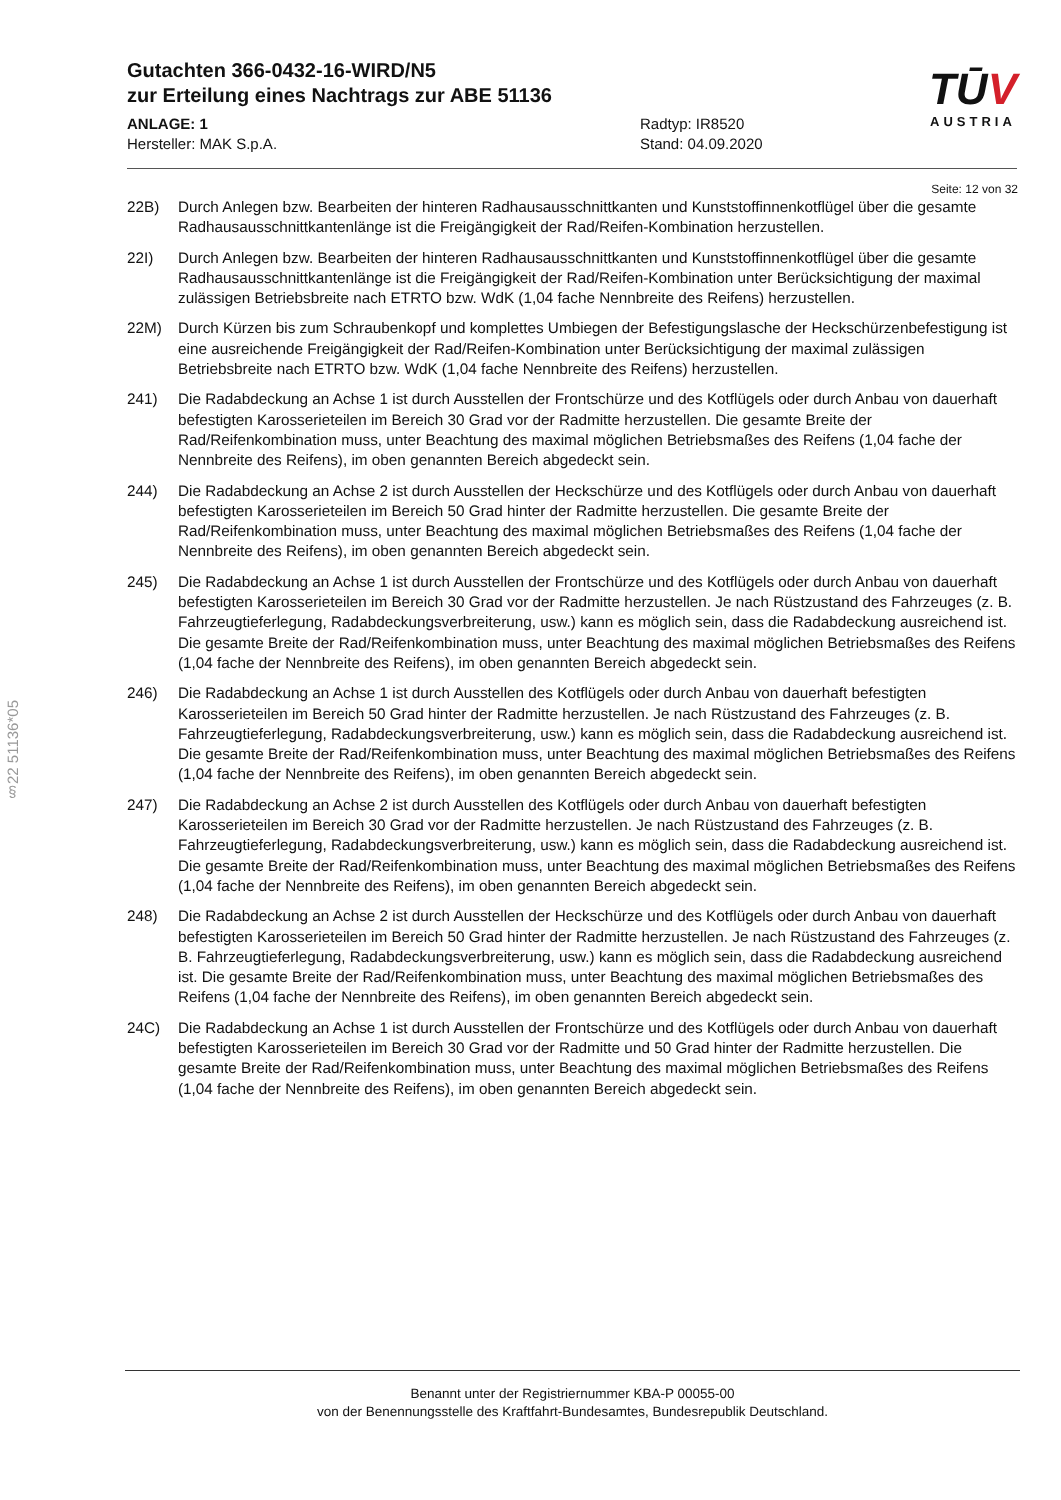Gutachten 366-0432-16-WIRD/N5
zur Erteilung eines Nachtrags zur ABE 51136
ANLAGE: 1 Radtyp: IR8520
Hersteller: MAK S.p.A. Stand: 04.09.2020
TŪV
AUSTRIA
Seite: 12 von 32
§22 51136*05
22B) Durch Anlegen bzw. Bearbeiten der hinteren Radhausausschnittkanten und Kunststoffinnenkotflügel über die gesamte Radhausausschnittkantenlänge ist die Freigängigkeit der Rad/Reifen-Kombination herzustellen.
22I) Durch Anlegen bzw. Bearbeiten der hinteren Radhausausschnittkanten und Kunststoffinnenkotflügel über die gesamte Radhausausschnittkantenlänge ist die Freigängigkeit der Rad/Reifen-Kombination unter Berücksichtigung der maximal zulässigen Betriebsbreite nach ETRTO bzw. WdK (1,04 fache Nennbreite des Reifens) herzustellen.
22M) Durch Kürzen bis zum Schraubenkopf und komplettes Umbiegen der Befestigungslasche der Heckschürzenbefestigung ist eine ausreichende Freigängigkeit der Rad/Reifen-Kombination unter Berücksichtigung der maximal zulässigen Betriebsbreite nach ETRTO bzw. WdK (1,04 fache Nennbreite des Reifens) herzustellen.
241) Die Radabdeckung an Achse 1 ist durch Ausstellen der Frontschürze und des Kotflügels oder durch Anbau von dauerhaft befestigten Karosserieteilen im Bereich 30 Grad vor der Radmitte herzustellen. Die gesamte Breite der Rad/Reifenkombination muss, unter Beachtung des maximal möglichen Betriebsmaßes des Reifens (1,04 fache der Nennbreite des Reifens), im oben genannten Bereich abgedeckt sein.
244) Die Radabdeckung an Achse 2 ist durch Ausstellen der Heckschürze und des Kotflügels oder durch Anbau von dauerhaft befestigten Karosserieteilen im Bereich 50 Grad hinter der Radmitte herzustellen. Die gesamte Breite der Rad/Reifenkombination muss, unter Beachtung des maximal möglichen Betriebsmaßes des Reifens (1,04 fache der Nennbreite des Reifens), im oben genannten Bereich abgedeckt sein.
245) Die Radabdeckung an Achse 1 ist durch Ausstellen der Frontschürze und des Kotflügels oder durch Anbau von dauerhaft befestigten Karosserieteilen im Bereich 30 Grad vor der Radmitte herzustellen. Je nach Rüstzustand des Fahrzeuges (z. B. Fahrzeugtieferlegung, Radabdeckungsverbreiterung, usw.) kann es möglich sein, dass die Radabdeckung ausreichend ist. Die gesamte Breite der Rad/Reifenkombination muss, unter Beachtung des maximal möglichen Betriebsmaßes des Reifens (1,04 fache der Nennbreite des Reifens), im oben genannten Bereich abgedeckt sein.
246) Die Radabdeckung an Achse 1 ist durch Ausstellen des Kotflügels oder durch Anbau von dauerhaft befestigten Karosserieteilen im Bereich 50 Grad hinter der Radmitte herzustellen. Je nach Rüstzustand des Fahrzeuges (z. B. Fahrzeugtieferlegung, Radabdeckungsverbreiterung, usw.) kann es möglich sein, dass die Radabdeckung ausreichend ist. Die gesamte Breite der Rad/Reifenkombination muss, unter Beachtung des maximal möglichen Betriebsmaßes des Reifens (1,04 fache der Nennbreite des Reifens), im oben genannten Bereich abgedeckt sein.
247) Die Radabdeckung an Achse 2 ist durch Ausstellen des Kotflügels oder durch Anbau von dauerhaft befestigten Karosserieteilen im Bereich 30 Grad vor der Radmitte herzustellen. Je nach Rüstzustand des Fahrzeuges (z. B. Fahrzeugtieferlegung, Radabdeckungsverbreiterung, usw.) kann es möglich sein, dass die Radabdeckung ausreichend ist. Die gesamte Breite der Rad/Reifenkombination muss, unter Beachtung des maximal möglichen Betriebsmaßes des Reifens (1,04 fache der Nennbreite des Reifens), im oben genannten Bereich abgedeckt sein.
248) Die Radabdeckung an Achse 2 ist durch Ausstellen der Heckschürze und des Kotflügels oder durch Anbau von dauerhaft befestigten Karosserieteilen im Bereich 50 Grad hinter der Radmitte herzustellen. Je nach Rüstzustand des Fahrzeuges (z. B. Fahrzeugtieferlegung, Radabdeckungsverbreiterung, usw.) kann es möglich sein, dass die Radabdeckung ausreichend ist. Die gesamte Breite der Rad/Reifenkombination muss, unter Beachtung des maximal möglichen Betriebsmaßes des Reifens (1,04 fache der Nennbreite des Reifens), im oben genannten Bereich abgedeckt sein.
24C) Die Radabdeckung an Achse 1 ist durch Ausstellen der Frontschürze und des Kotflügels oder durch Anbau von dauerhaft befestigten Karosserieteilen im Bereich 30 Grad vor der Radmitte und 50 Grad hinter der Radmitte herzustellen. Die gesamte Breite der Rad/Reifenkombination muss, unter Beachtung des maximal möglichen Betriebsmaßes des Reifens (1,04 fache der Nennbreite des Reifens), im oben genannten Bereich abgedeckt sein.
Benannt unter der Registriernummer KBA-P 00055-00
von der Benennungsstelle des Kraftfahrt-Bundesamtes, Bundesrepublik Deutschland.